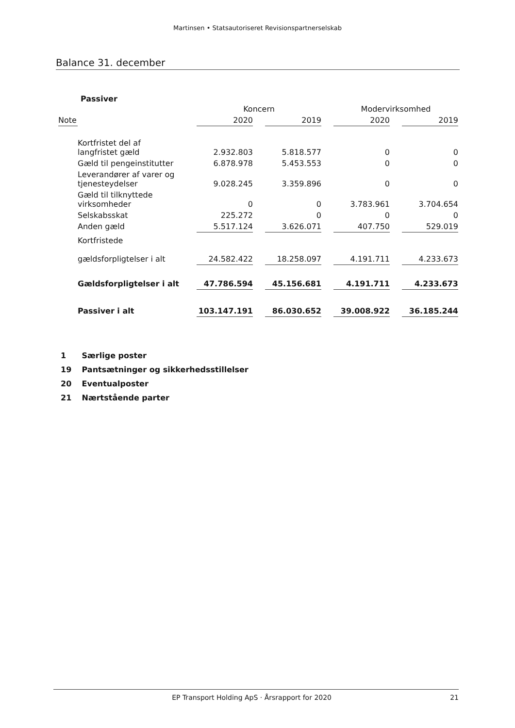Martinsen • Statsautoriseret Revisionspartnerselskab
Balance 31. december
Passiver
| | | Koncern | | | | Modervirksomhed | | |
| --- | --- | --- | --- | --- | --- | --- | --- | --- |
| Note | | 2020 | | 2019 | | 2020 | | 2019 |
| | Kortfristet del af langfristet gæld | 2.932.803 | | 5.818.577 | | 0 | | 0 |
| | Gæld til pengeinstitutter | 6.878.978 | | 5.453.553 | | 0 | | 0 |
| | Leverandører af varer og tjenesteydelser | 9.028.245 | | 3.359.896 | | 0 | | 0 |
| | Gæld til tilknyttede virksomheder | 0 | | 0 | | 3.783.961 | | 3.704.654 |
| | Selskabsskat | 225.272 | | 0 | | 0 | | 0 |
| | Anden gæld | 5.517.124 | | 3.626.071 | | 407.750 | | 529.019 |
| | Kortfristede gældsforpligtelser i alt | 24.582.422 | | 18.258.097 | | 4.191.711 | | 4.233.673 |
| | Gældsforpligtelser i alt | 47.786.594 | | 45.156.681 | | 4.191.711 | | 4.233.673 |
| | Passiver i alt | 103.147.191 | | 86.030.652 | | 39.008.922 | | 36.185.244 |
1 Særlige poster
19 Pantsætninger og sikkerhedsstillelser
20 Eventualposter
21 Nærtstående parter
EP Transport Holding ApS · Årsrapport for 2020 21